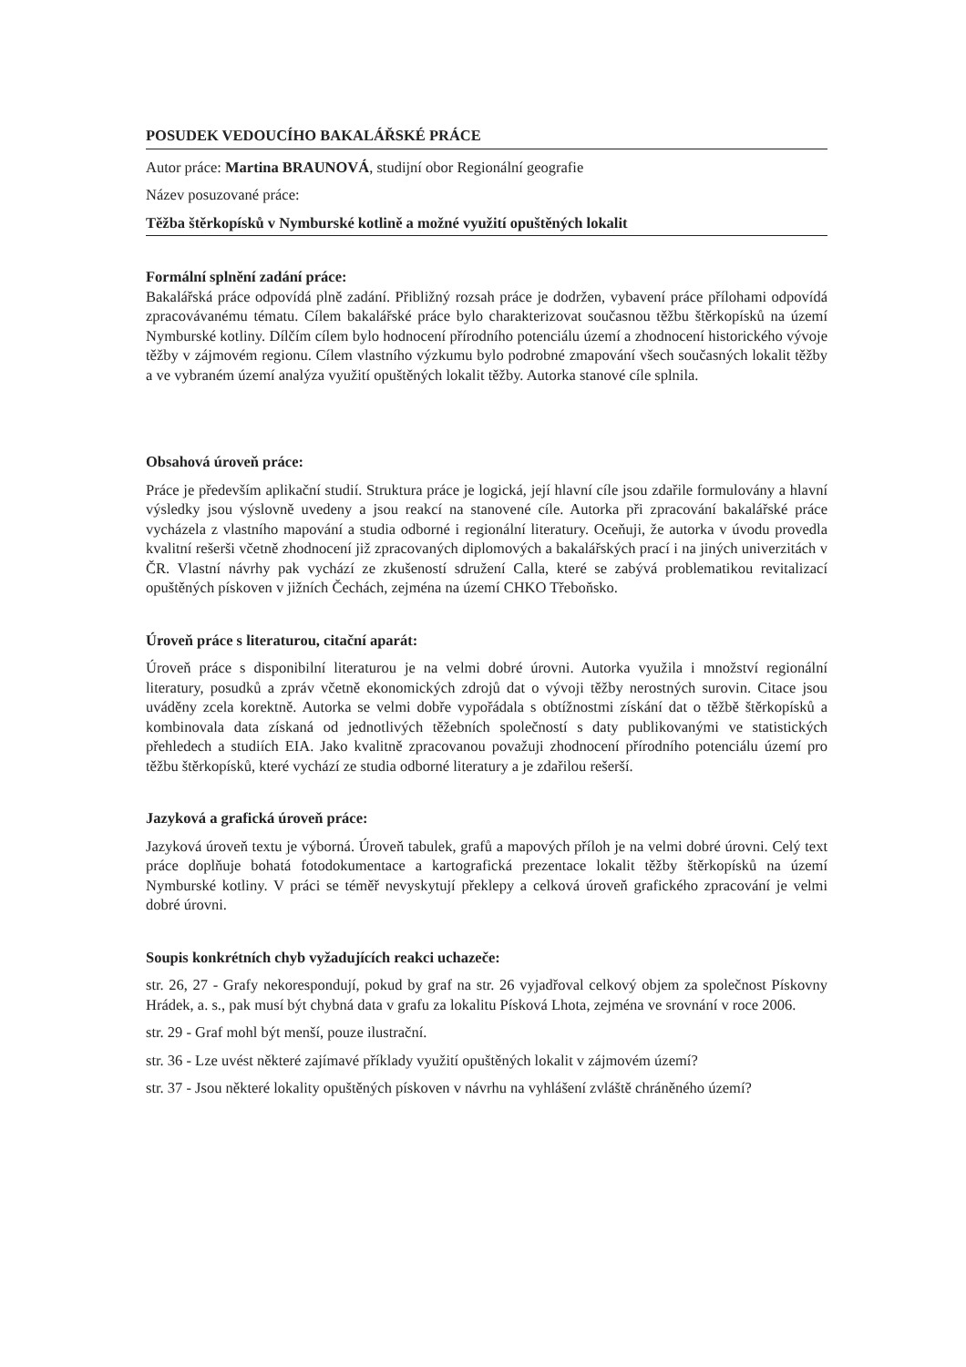POSUDEK VEDOUCÍHO BAKALÁŘSKÉ PRÁCE
Autor práce: Martina BRAUNOVÁ, studijní obor Regionální geografie
Název posuzované práce:
Těžba štěrkopísků v Nymburské kotlině a možné využití opuštěných lokalit
Formální splnění zadání práce:
Bakalářská práce odpovídá plně zadání. Přibližný rozsah práce je dodržen, vybavení práce přílohami odpovídá zpracovávanému tématu. Cílem bakalářské práce bylo charakterizovat současnou těžbu štěrkopísků na území Nymburské kotliny. Dílčím cílem bylo hodnocení přírodního potenciálu území a zhodnocení historického vývoje těžby v zájmovém regionu. Cílem vlastního výzkumu bylo podrobné zmapování všech současných lokalit těžby a ve vybraném území analýza využití opuštěných lokalit těžby. Autorka stanové cíle splnila.
Obsahová úroveň práce:
Práce je především aplikační studií. Struktura práce je logická, její hlavní cíle jsou zdařile formulovány a hlavní výsledky jsou výslovně uvedeny a jsou reakcí na stanovené cíle. Autorka při zpracování bakalářské práce vycházela z vlastního mapování a studia odborné i regionální literatury. Oceňuji, že autorka v úvodu provedla kvalitní rešerši včetně zhodnocení již zpracovaných diplomových a bakalářských prací i na jiných univerzitách v ČR. Vlastní návrhy pak vychází ze zkušeností sdružení Calla, které se zabývá problematikou revitalizací opuštěných pískoven v jižních Čechách, zejména na území CHKO Třeboňsko.
Úroveň práce s literaturou, citační aparát:
Úroveň práce s disponibilní literaturou je na velmi dobré úrovni. Autorka využila i množství regionální literatury, posudků a zpráv včetně ekonomických zdrojů dat o vývoji těžby nerostných surovin. Citace jsou uváděny zcela korektně. Autorka se velmi dobře vypořádala s obtížnostmi získání dat o těžbě štěrkopísků a kombinovala data získaná od jednotlivých těžebních společností s daty publikovanými ve statistických přehledech a studiích EIA. Jako kvalitně zpracovanou považuji zhodnocení přírodního potenciálu území pro těžbu štěrkopísků, které vychází ze studia odborné literatury a je zdařilou rešerší.
Jazyková a grafická úroveň práce:
Jazyková úroveň textu je výborná. Úroveň tabulek, grafů a mapových příloh je na velmi dobré úrovni. Celý text práce doplňuje bohatá fotodokumentace a kartografická prezentace lokalit těžby štěrkopísků na území Nymburské kotliny. V práci se téměř nevyskytují překlepy a celková úroveň grafického zpracování je velmi dobré úrovni.
Soupis konkrétních chyb vyžadujících reakci uchazeče:
str. 26, 27 - Grafy nekorespondují, pokud by graf na str. 26 vyjadřoval celkový objem za společnost Pískovny Hrádek, a. s., pak musí být chybná data v grafu za lokalitu Písková Lhota, zejména ve srovnání v roce 2006.
str. 29 - Graf mohl být menší, pouze ilustrační.
str. 36 - Lze uvést některé zajímavé příklady využití opuštěných lokalit v zájmovém území?
str. 37 - Jsou některé lokality opuštěných pískoven v návrhu na vyhlášení zvláště chráněného území?